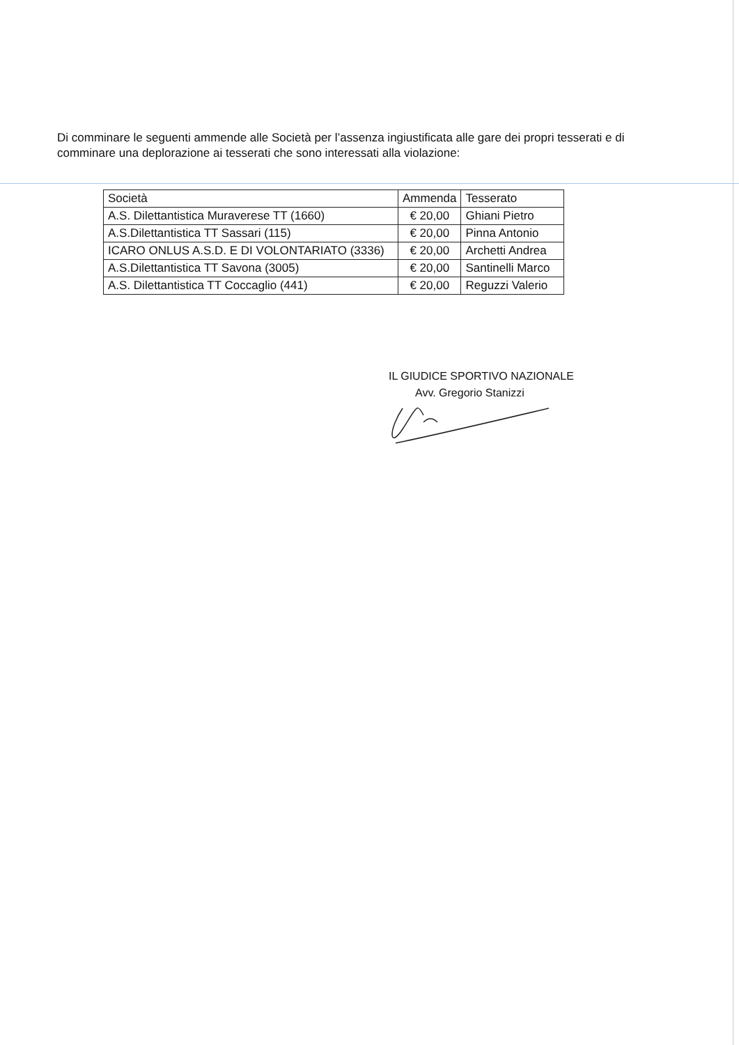Di comminare le seguenti ammende alle Società per l’assenza ingiustificata alle gare dei propri tesserati e di comminare una deplorazione ai tesserati che sono interessati alla violazione:
| Società | Ammenda | Tesserato |
| --- | --- | --- |
| A.S. Dilettantistica Muraverese TT (1660) | € 20,00 | Ghiani Pietro |
| A.S.Dilettantistica TT Sassari (115) | € 20,00 | Pinna Antonio |
| ICARO ONLUS A.S.D. E DI VOLONTARIATO (3336) | € 20,00 | Archetti Andrea |
| A.S.Dilettantistica TT Savona (3005) | € 20,00 | Santinelli Marco |
| A.S. Dilettantistica TT Coccaglio (441) | € 20,00 | Reguzzi Valerio |
IL GIUDICE SPORTIVO NAZIONALE
Avv. Gregorio Stanizzi